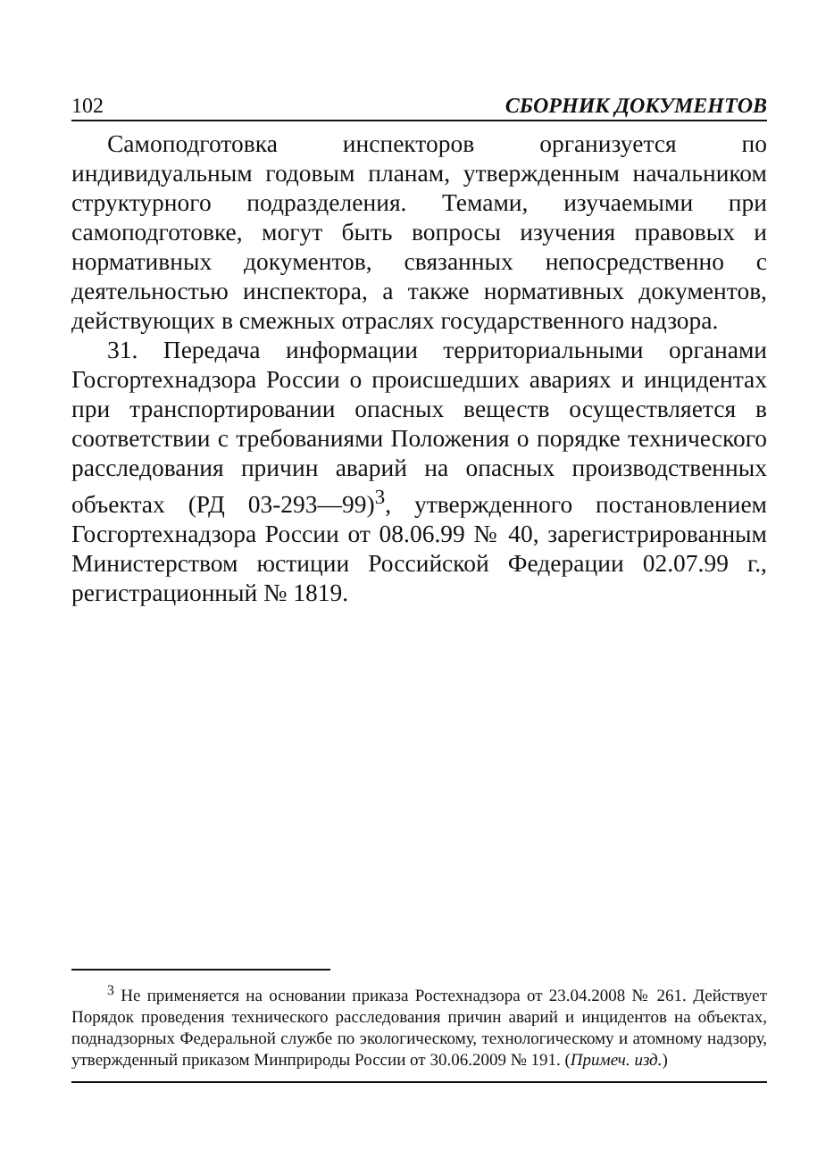102 СБОРНИК ДОКУМЕНТОВ
Самоподготовка инспекторов организуется по индивидуальным годовым планам, утвержденным начальником структурного подразделения. Темами, изучаемыми при самоподготовке, могут быть вопросы изучения правовых и нормативных документов, связанных непосредственно с деятельностью инспектора, а также нормативных документов, действующих в смежных отраслях государственного надзора.
31. Передача информации территориальными органами Госгортехнадзора России о происшедших авариях и инцидентах при транспортировании опасных веществ осуществляется в соответствии с требованиями Положения о порядке технического расследования причин аварий на опасных производственных объектах (РД 03-293—99)<sup>3</sup>, утвержденного постановлением Госгортехнадзора России от 08.06.99 № 40, зарегистрированным Министерством юстиции Российской Федерации 02.07.99 г., регистрационный № 1819.
<sup>3</sup> Не применяется на основании приказа Ростехнадзора от 23.04.2008 № 261. Действует Порядок проведения технического расследования причин аварий и инцидентов на объектах, поднадзорных Федеральной службе по экологическому, технологическому и атомному надзору, утвержденный приказом Минприроды России от 30.06.2009 № 191. (Примеч. изд.)